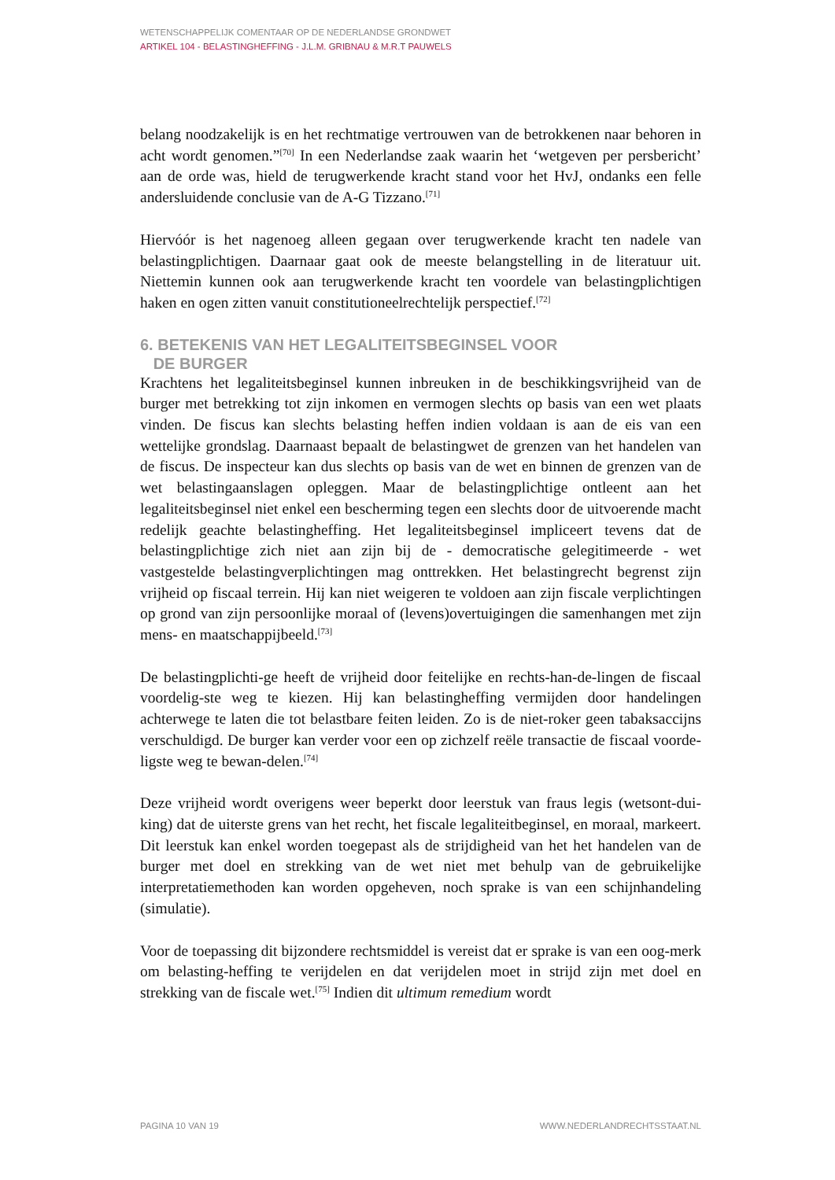WETENSCHAPPELIJK COMENTAAR OP DE NEDERLANDSE GRONDWET
ARTIKEL 104 - BELASTINGHEFFING - J.L.M. GRIBNAU & M.R.T PAUWELS
belang noodzakelijk is en het rechtmatige vertrouwen van de betrokkenen naar behoren in acht wordt genomen.”<sup>[70]</sup> In een Nederlandse zaak waarin het ‘wetgeven per persbericht’ aan de orde was, hield de terugwerkende kracht stand voor het HvJ, ondanks een felle andersluidende conclusie van de A-G Tizzano.<sup>[71]</sup>
Hiervóór is het nagenoeg alleen gegaan over terugwerkende kracht ten nadele van belastingplichtigen. Daarnaar gaat ook de meeste belangstelling in de literatuur uit. Niettemin kunnen ook aan terugwerkende kracht ten voordele van belastingplichtigen haken en ogen zitten vanuit constitutioneelrechtelijk perspectief.<sup>[72]</sup>
6. BETEKENIS VAN HET LEGALITEITSBEGINSEL VOOR
DE BURGER
Krachtens het legaliteitsbeginsel kunnen inbreuken in de beschikkingsvrijheid van de burger met betrekking tot zijn inkomen en vermogen slechts op basis van een wet plaats vinden. De fiscus kan slechts belasting heffen indien voldaan is aan de eis van een wettelijke grondslag. Daarnaast bepaalt de belastingwet de grenzen van het handelen van de fiscus. De inspecteur kan dus slechts op basis van de wet en binnen de grenzen van de wet belastingaanslagen opleggen. Maar de belastingplichtige ontleent aan het legaliteitsbeginsel niet enkel een bescherming tegen een slechts door de uitvoerende macht redelijk geachte belastingheffing. Het legaliteitsbeginsel impliceert tevens dat de belastingplichtige zich niet aan zijn bij de - democratische gelegitimeerde - wet vastgestelde belastingverplichtingen mag onttrekken. Het belastingrecht begrenst zijn vrijheid op fiscaal terrein. Hij kan niet weigeren te voldoen aan zijn fiscale verplichtingen op grond van zijn persoonlijke moraal of (levens)overtuigingen die samenhangen met zijn mens- en maatschappijbeeld.<sup>[73]</sup>
De belastingplichti-ge heeft de vrijheid door feitelijke en rechts-han-de-lingen de fiscaal voordelig-ste weg te kiezen. Hij kan belastingheffing vermijden door handelingen achterwege te laten die tot belastbare feiten leiden. Zo is de niet-roker geen tabaksaccijns verschuldigd. De burger kan verder voor een op zichzelf reële transactie de fiscaal voorde-ligste weg te bewan-delen.<sup>[74]</sup>
Deze vrijheid wordt overigens weer beperkt door leerstuk van fraus legis (wetsont-dui-king) dat de uiterste grens van het recht, het fiscale legaliteitbeginsel, en moraal, markeert. Dit leerstuk kan enkel worden toegepast als de strijdigheid van het het handelen van de burger met doel en strekking van de wet niet met behulp van de gebruikelijke interpretatiemethoden kan worden opgeheven, noch sprake is van een schijnhandeling (simulatie).
Voor de toepassing dit bijzondere rechtsmiddel is vereist dat er sprake is van een oog-merk om belasting-heffing te verijdelen en dat verijdelen moet in strijd zijn met doel en strekking van de fiscale wet.<sup>[75]</sup> Indien dit ultimum remedium wordt
PAGINA 10 VAN 19 WWW.NEDERLANDRECHTSSTAAT.NL